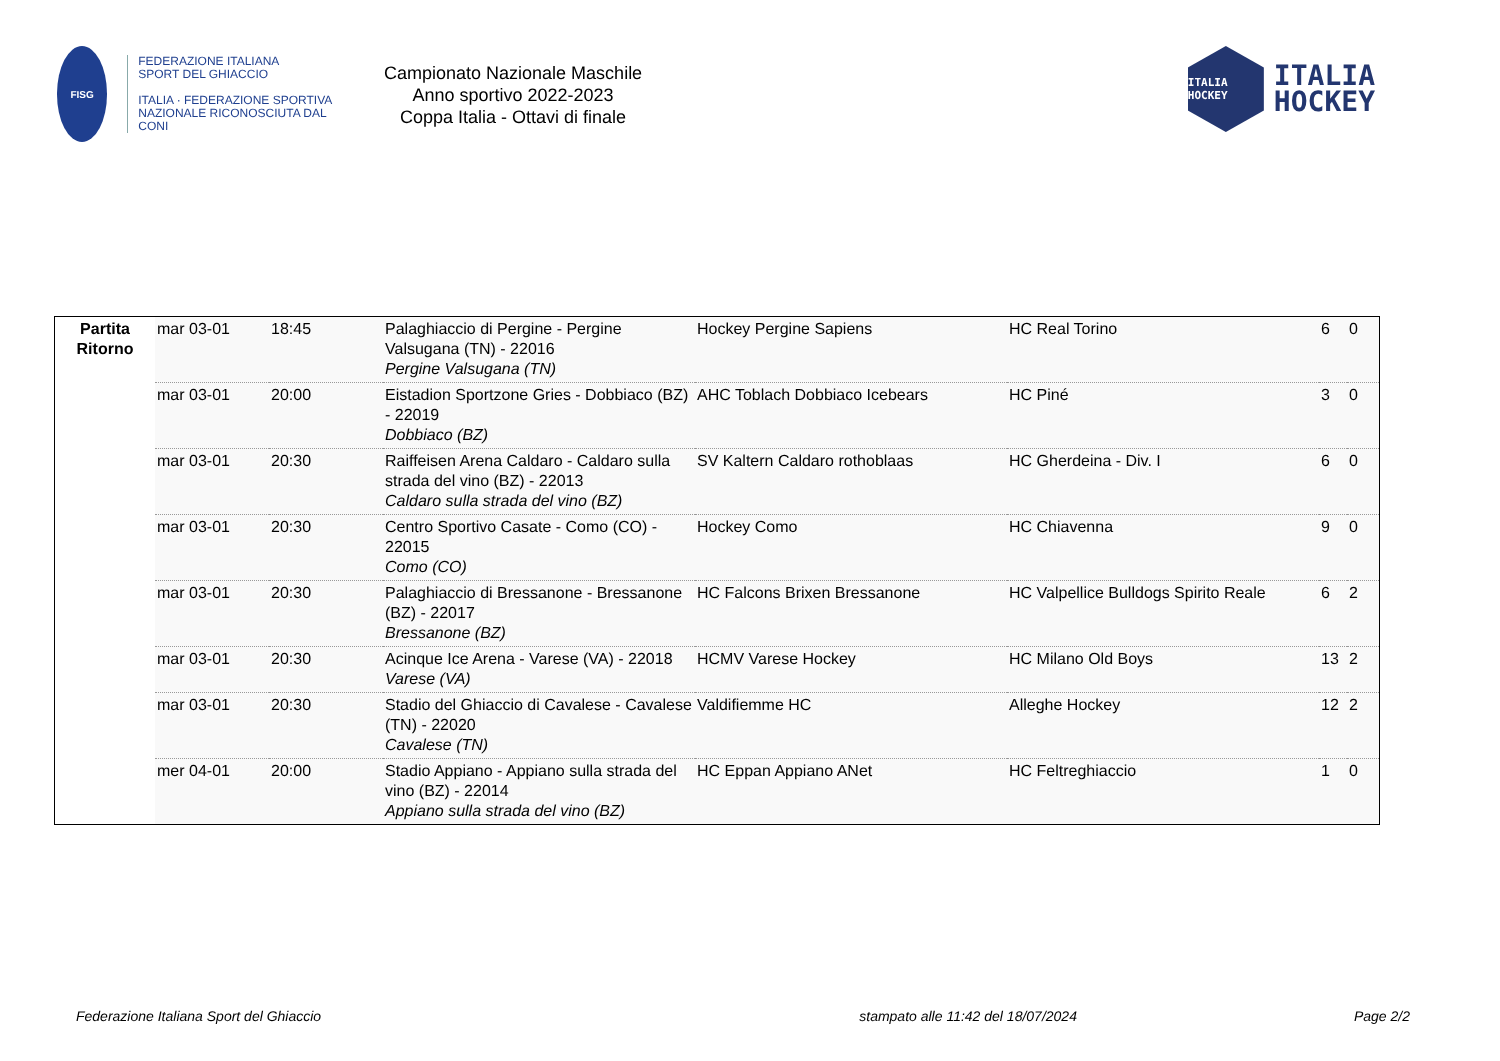FISG
FEDERAZIONE ITALIANA
SPORT DEL GHIACCIO
ITALIA · FEDERAZIONE SPORTIVA NAZIONALE RICONOSCIUTA DAL CONI
Campionato Nazionale Maschile
Anno sportivo 2022-2023
Coppa Italia - Ottavi di finale
ITALIA HOCKEY
ITALIA
HOCKEY
| Partita Ritorno | mar 03-01 | 18:45 | Palaghiaccio di Pergine - Pergine Valsugana (TN) - 22016 Pergine Valsugana (TN) | Hockey Pergine Sapiens | HC Real Torino | 6 | 0 |
| | mar 03-01 | 20:00 | Eistadion Sportzone Gries - Dobbiaco (BZ) - 22019 Dobbiaco (BZ) | AHC Toblach Dobbiaco Icebears | HC Piné | 3 | 0 |
| | mar 03-01 | 20:30 | Raiffeisen Arena Caldaro - Caldaro sulla strada del vino (BZ) - 22013 Caldaro sulla strada del vino (BZ) | SV Kaltern Caldaro rothoblaas | HC Gherdeina - Div. I | 6 | 0 |
| | mar 03-01 | 20:30 | Centro Sportivo Casate - Como (CO) - 22015 Como (CO) | Hockey Como | HC Chiavenna | 9 | 0 |
| | mar 03-01 | 20:30 | Palaghiaccio di Bressanone - Bressanone (BZ) - 22017 Bressanone (BZ) | HC Falcons Brixen Bressanone | HC Valpellice Bulldogs Spirito Reale | 6 | 2 |
| | mar 03-01 | 20:30 | Acinque Ice Arena - Varese (VA) - 22018 Varese (VA) | HCMV Varese Hockey | HC Milano Old Boys | 13 | 2 |
| | mar 03-01 | 20:30 | Stadio del Ghiaccio di Cavalese - Cavalese (TN) - 22020 Cavalese (TN) | Valdifiemme HC | Alleghe Hockey | 12 | 2 |
| | mer 04-01 | 20:00 | Stadio Appiano - Appiano sulla strada del vino (BZ) - 22014 Appiano sulla strada del vino (BZ) | HC Eppan Appiano ANet | HC Feltreghiaccio | 1 | 0 |
Federazione Italiana Sport del Ghiaccio stampato alle 11:42 del 18/07/2024 Page 2/2